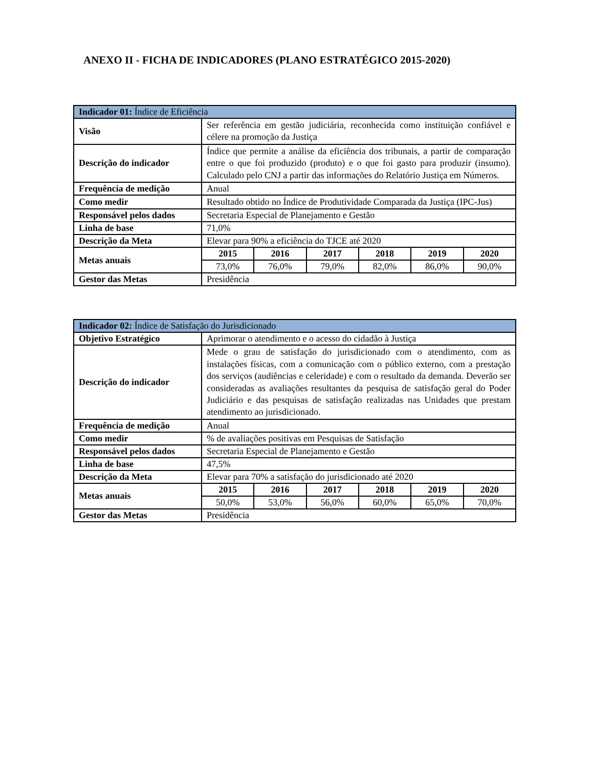ANEXO II - FICHA DE INDICADORES (PLANO ESTRATÉGICO 2015-2020)
| Indicador 01: Índice de Eficiência | | | | | | |
| --- | --- | --- | --- | --- | --- | --- |
| Visão | Ser referência em gestão judiciária, reconhecida como instituição confiável e célere na promoção da Justiça | | | | | |
| Descrição do indicador | Índice que permite a análise da eficiência dos tribunais, a partir de comparação entre o que foi produzido (produto) e o que foi gasto para produzir (insumo). Calculado pelo CNJ a partir das informações do Relatório Justiça em Números. | | | | | |
| Frequência de medição | Anual | | | | | |
| Como medir | Resultado obtido no Índice de Produtividade Comparada da Justiça (IPC-Jus) | | | | | |
| Responsável pelos dados | Secretaria Especial de Planejamento e Gestão | | | | | |
| Linha de base | 71,0% | | | | | |
| Descrição da Meta | Elevar para 90% a eficiência do TJCE até 2020 | | | | | |
| Metas anuais | 2015 | 2016 | 2017 | 2018 | 2019 | 2020 |
| | 73,0% | 76,0% | 79,0% | 82,0% | 86,0% | 90,0% |
| Gestor das Metas | Presidência | | | | | |
| Indicador 02: Índice de Satisfação do Jurisdicionado | | | | | | |
| --- | --- | --- | --- | --- | --- | --- |
| Objetivo Estratégico | Aprimorar o atendimento e o acesso do cidadão à Justiça | | | | | |
| Descrição do indicador | Mede o grau de satisfação do jurisdicionado com o atendimento, com as instalações físicas, com a comunicação com o público externo, com a prestação dos serviços (audiências e celeridade) e com o resultado da demanda. Deverão ser consideradas as avaliações resultantes da pesquisa de satisfação geral do Poder Judiciário e das pesquisas de satisfação realizadas nas Unidades que prestam atendimento ao jurisdicionado. | | | | | |
| Frequência de medição | Anual | | | | | |
| Como medir | % de avaliações positivas em Pesquisas de Satisfação | | | | | |
| Responsável pelos dados | Secretaria Especial de Planejamento e Gestão | | | | | |
| Linha de base | 47,5% | | | | | |
| Descrição da Meta | Elevar para 70% a satisfação do jurisdicionado até 2020 | | | | | |
| Metas anuais | 2015 | 2016 | 2017 | 2018 | 2019 | 2020 |
| | 50,0% | 53,0% | 56,0% | 60,0% | 65,0% | 70,0% |
| Gestor das Metas | Presidência | | | | | |